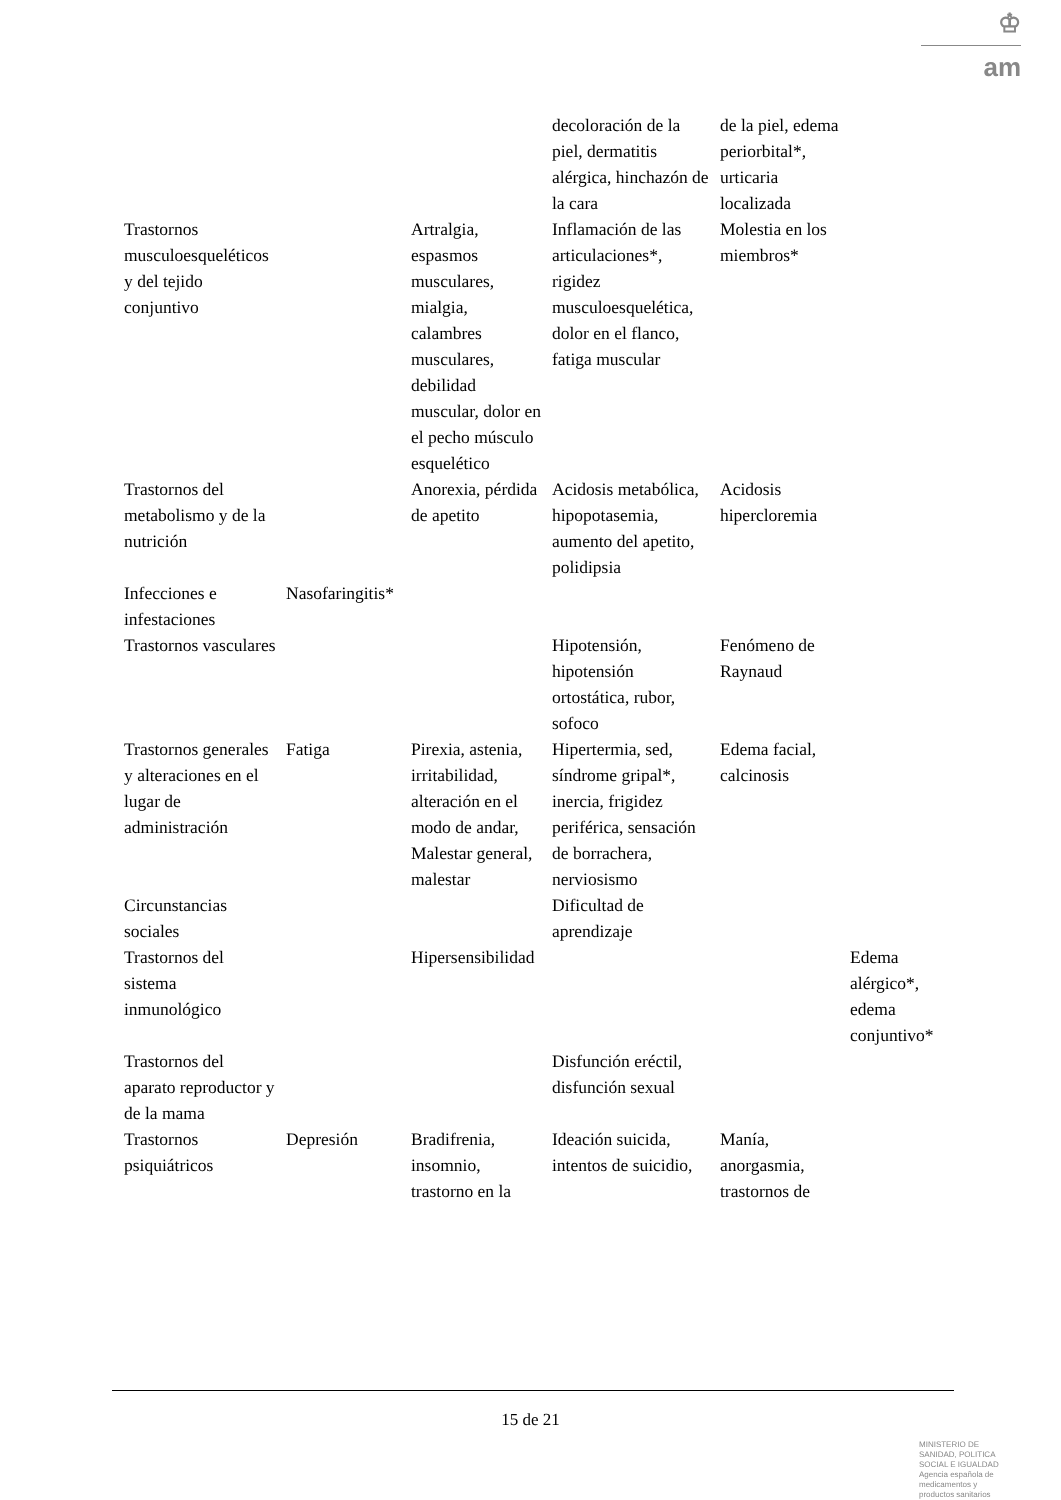♔
am
| | | | decoloración de la piel, dermatitis alérgica, hinchazón de la cara | de la piel, edema periorbital*, urticaria localizada | |
| Trastornos musculoesqueléticos y del tejido conjuntivo | | Artralgia, espasmos musculares, mialgia, calambres musculares, debilidad muscular, dolor en el pecho músculo esquelético | Inflamación de las articulaciones*, rigidez musculoesquelética, dolor en el flanco, fatiga muscular | Molestia en los miembros* | |
| Trastornos del metabolismo y de la nutrición | | Anorexia, pérdida de apetito | Acidosis metabólica, hipopotasemia, aumento del apetito, polidipsia | Acidosis hipercloremia | |
| Infecciones e infestaciones | Nasofaringitis* | | | | |
| Trastornos vasculares | | | Hipotensión, hipotensión ortostática, rubor, sofoco | Fenómeno de Raynaud | |
| Trastornos generales y alteraciones en el lugar de administración | Fatiga | Pirexia, astenia, irritabilidad, alteración en el modo de andar, Malestar general, malestar | Hipertermia, sed, síndrome gripal*, inercia, frigidez periférica, sensación de borrachera, nerviosismo | Edema facial, calcinosis | |
| Circunstancias sociales | | | Dificultad de aprendizaje | | |
| Trastornos del sistema inmunológico | | Hipersensibilidad | | | Edema alérgico*, edema conjuntivo* |
| Trastornos del aparato reproductor y de la mama | | | Disfunción eréctil, disfunción sexual | | |
| Trastornos psiquiátricos | Depresión | Bradifrenia, insomnio, trastorno en la | Ideación suicida, intentos de suicidio, | Manía, anorgasmia, trastornos de | |
15 de 21
MINISTERIO DE SANIDAD, POLITICA SOCIAL E IGUALDAD
Agencia española de medicamentos y productos sanitarios